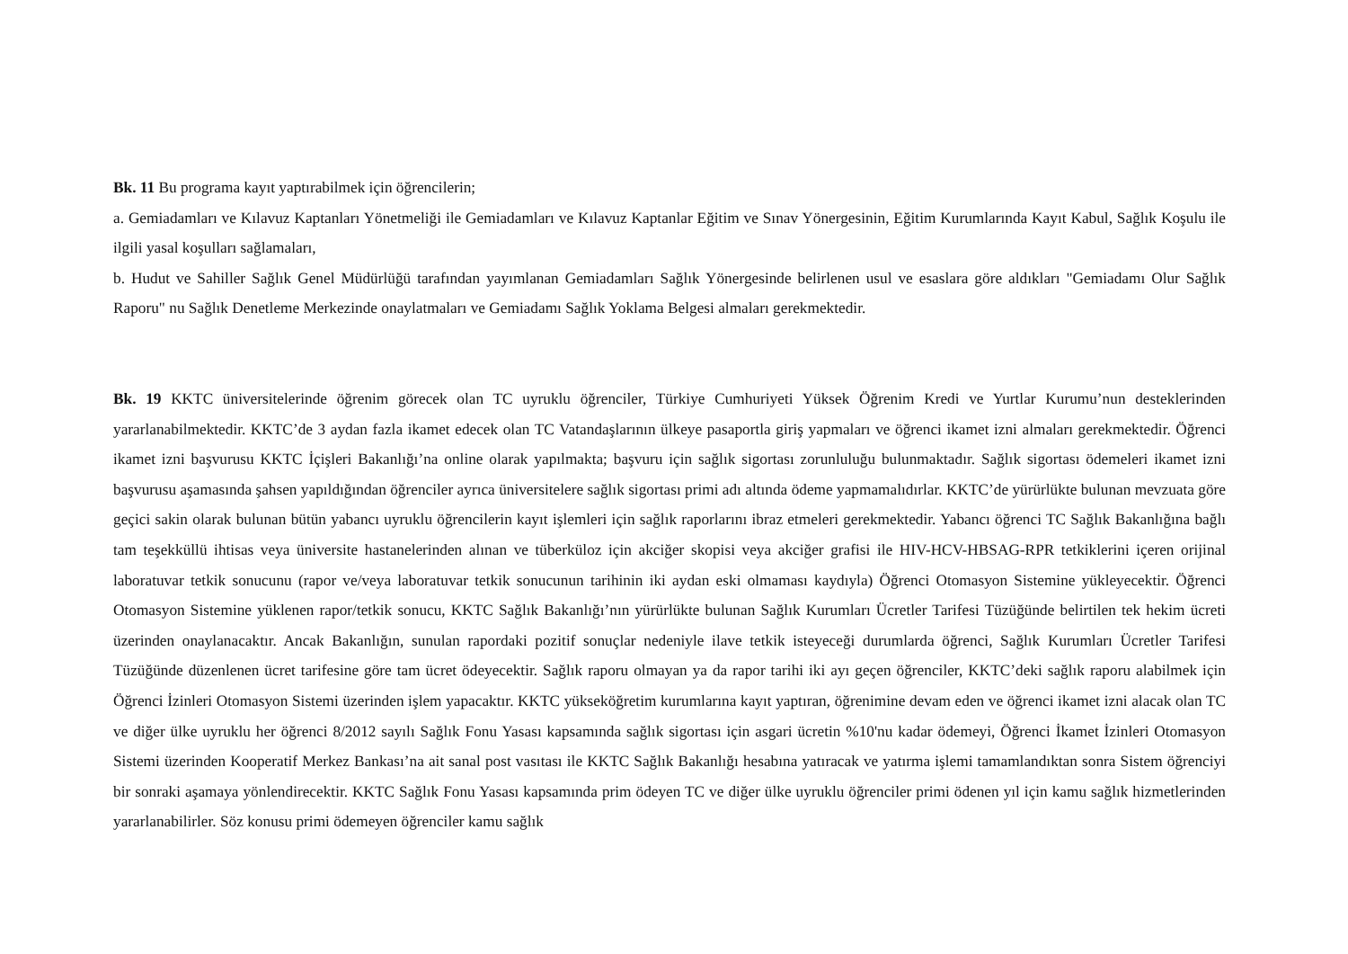Bk. 11 Bu programa kayıt yaptırabilmek için öğrencilerin;
a. Gemiadamları ve Kılavuz Kaptanları Yönetmeliği ile Gemiadamları ve Kılavuz Kaptanlar Eğitim ve Sınav Yönergesinin, Eğitim Kurumlarında Kayıt Kabul, Sağlık Koşulu ile ilgili yasal koşulları sağlamaları,
b. Hudut ve Sahiller Sağlık Genel Müdürlüğü tarafından yayımlanan Gemiadamları Sağlık Yönergesinde belirlenen usul ve esaslara göre aldıkları "Gemiadamı Olur Sağlık Raporu" nu Sağlık Denetleme Merkezinde onaylatmaları ve Gemiadamı Sağlık Yoklama Belgesi almaları gerekmektedir.
Bk. 19 KKTC üniversitelerinde öğrenim görecek olan TC uyruklu öğrenciler, Türkiye Cumhuriyeti Yüksek Öğrenim Kredi ve Yurtlar Kurumu’nun desteklerinden yararlanabilmektedir. KKTC’de 3 aydan fazla ikamet edecek olan TC Vatandaşlarının ülkeye pasaportla giriş yapmaları ve öğrenci ikamet izni almaları gerekmektedir. Öğrenci ikamet izni başvurusu KKTC İçişleri Bakanlığı’na online olarak yapılmakta; başvuru için sağlık sigortası zorunluluğu bulunmaktadır. Sağlık sigortası ödemeleri ikamet izni başvurusu aşamasında şahsen yapıldığından öğrenciler ayrıca üniversitelere sağlık sigortası primi adı altında ödeme yapmamalıdırlar. KKTC’de yürürlükte bulunan mevzuata göre geçici sakin olarak bulunan bütün yabancı uyruklu öğrencilerin kayıt işlemleri için sağlık raporlarını ibraz etmeleri gerekmektedir. Yabancı öğrenci TC Sağlık Bakanlığına bağlı tam teşekküllü ihtisas veya üniversite hastanelerinden alınan ve tüberküloz için akciğer skopisi veya akciğer grafisi ile HIV-HCV-HBSAG-RPR tetkiklerini içeren orijinal laboratuvar tetkik sonucunu (rapor ve/veya laboratuvar tetkik sonucunun tarihinin iki aydan eski olmaması kaydıyla) Öğrenci Otomasyon Sistemine yükleyecektir. Öğrenci Otomasyon Sistemine yüklenen rapor/tetkik sonucu, KKTC Sağlık Bakanlığı’nın yürürlükte bulunan Sağlık Kurumları Ücretler Tarifesi Tüzüğünde belirtilen tek hekim ücreti üzerinden onaylanacaktır. Ancak Bakanlığın, sunulan rapordaki pozitif sonuçlar nedeniyle ilave tetkik isteyeceği durumlarda öğrenci, Sağlık Kurumları Ücretler Tarifesi Tüzüğünde düzenlenen ücret tarifesine göre tam ücret ödeyecektir. Sağlık raporu olmayan ya da rapor tarihi iki ayı geçen öğrenciler, KKTC’deki sağlık raporu alabilmek için Öğrenci İzinleri Otomasyon Sistemi üzerinden işlem yapacaktır. KKTC yükseköğretim kurumlarına kayıt yaptıran, öğrenimine devam eden ve öğrenci ikamet izni alacak olan TC ve diğer ülke uyruklu her öğrenci 8/2012 sayılı Sağlık Fonu Yasası kapsamında sağlık sigortası için asgari ücretin %10'nu kadar ödemeyi, Öğrenci İkamet İzinleri Otomasyon Sistemi üzerinden Kooperatif Merkez Bankası’na ait sanal post vasıtası ile KKTC Sağlık Bakanlığı hesabına yatıracak ve yatırma işlemi tamamlandıktan sonra Sistem öğrenciyi bir sonraki aşamaya yönlendirecektir. KKTC Sağlık Fonu Yasası kapsamında prim ödeyen TC ve diğer ülke uyruklu öğrenciler primi ödenen yıl için kamu sağlık hizmetlerinden yararlanabilirler. Söz konusu primi ödemeyen öğrenciler kamu sağlık